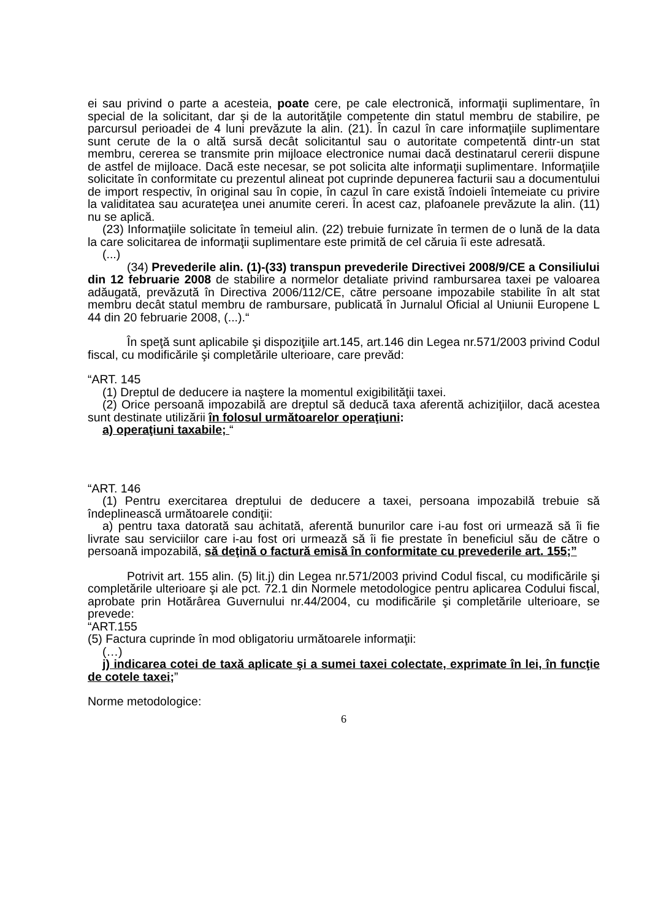ei sau privind o parte a acesteia, poate cere, pe cale electronică, informaţii suplimentare, în special de la solicitant, dar şi de la autorităţile competente din statul membru de stabilire, pe parcursul perioadei de 4 luni prevăzute la alin. (21). În cazul în care informaţiile suplimentare sunt cerute de la o altă sursă decât solicitantul sau o autoritate competentă dintr-un stat membru, cererea se transmite prin mijloace electronice numai dacă destinatarul cererii dispune de astfel de mijloace. Dacă este necesar, se pot solicita alte informaţii suplimentare. Informaţiile solicitate în conformitate cu prezentul alineat pot cuprinde depunerea facturii sau a documentului de import respectiv, în original sau în copie, în cazul în care există îndoieli întemeiate cu privire la validitatea sau acurateţea unei anumite cereri. În acest caz, plafoanele prevăzute la alin. (11) nu se aplică.
(23) Informaţiile solicitate în temeiul alin. (22) trebuie furnizate în termen de o lună de la data la care solicitarea de informaţii suplimentare este primită de cel căruia îi este adresată.
(...)
(34) Prevederile alin. (1)-(33) transpun prevederile Directivei 2008/9/CE a Consiliului din 12 februarie 2008 de stabilire a normelor detaliate privind rambursarea taxei pe valoarea adăugată, prevăzută în Directiva 2006/112/CE, către persoane impozabile stabilite în alt stat membru decât statul membru de rambursare, publicată în Jurnalul Oficial al Uniunii Europene L 44 din 20 februarie 2008, (...).“
În speţă sunt aplicabile şi dispoziţiile art.145, art.146 din Legea nr.571/2003 privind Codul fiscal, cu modificările şi completările ulterioare, care prevăd:
“ART. 145
(1) Dreptul de deducere ia naştere la momentul exigibilităţii taxei.
(2) Orice persoană impozabilă are dreptul să deducă taxa aferentă achiziţiilor, dacă acestea sunt destinate utilizării în folosul următoarelor operaţiuni:
a) operaţiuni taxabile; “
“ART. 146
(1) Pentru exercitarea dreptului de deducere a taxei, persoana impozabilă trebuie să îndeplinească următoarele condiţii:
a) pentru taxa datorată sau achitată, aferentă bunurilor care i-au fost ori urmează să îi fie livrate sau serviciilor care i-au fost ori urmează să îi fie prestate în beneficiul său de către o persoană impozabilă, să deţină o factură emisă în conformitate cu prevederile art. 155;”
Potrivit art. 155 alin. (5) lit.j) din Legea nr.571/2003 privind Codul fiscal, cu modificările şi completările ulterioare şi ale pct. 72.1 din Normele metodologice pentru aplicarea Codului fiscal, aprobate prin Hotărârea Guvernului nr.44/2004, cu modificările şi completările ulterioare, se prevede:
“ART.155
(5) Factura cuprinde în mod obligatoriu următoarele informaţii:
(…)
j) indicarea cotei de taxă aplicate şi a sumei taxei colectate, exprimate în lei, în funcţie de cotele taxei;”
Norme metodologice:
6